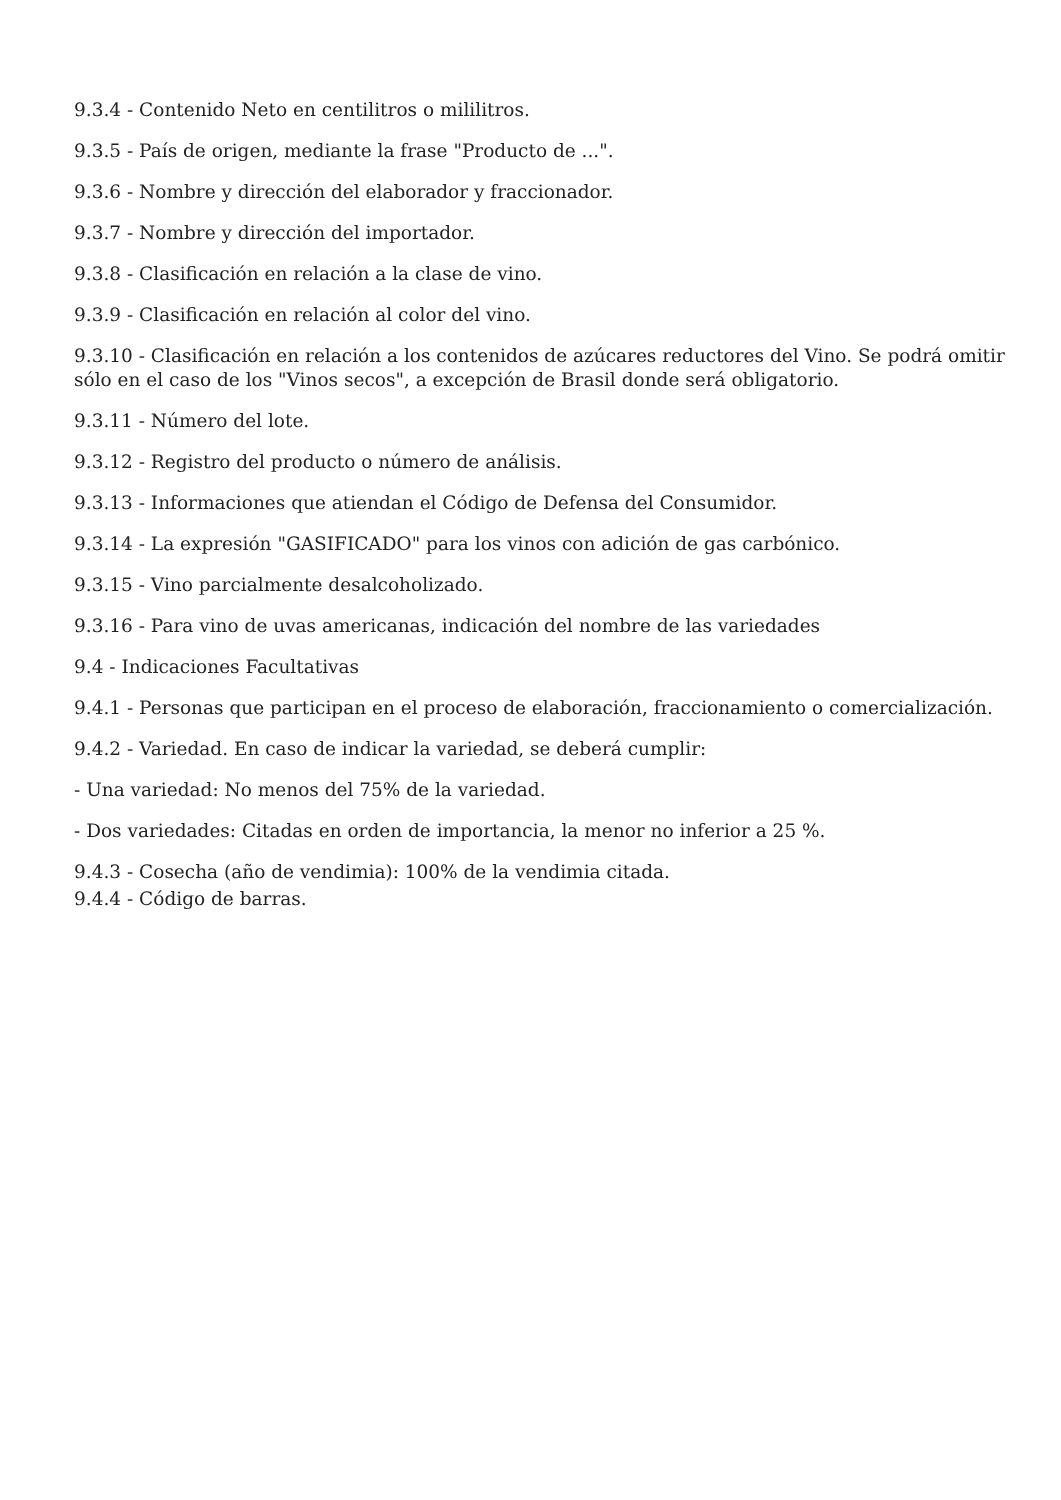9.3.4 - Contenido Neto en centilitros o mililitros.
9.3.5 - País de origen, mediante la frase "Producto de ...".
9.3.6 - Nombre y dirección del elaborador y fraccionador.
9.3.7 - Nombre y dirección del importador.
9.3.8 - Clasificación en relación a la clase de vino.
9.3.9 - Clasificación en relación al color del vino.
9.3.10 - Clasificación en relación a los contenidos de azúcares reductores del Vino. Se podrá omitir sólo en el caso de los "Vinos secos", a excepción de Brasil donde será obligatorio.
9.3.11 - Número del lote.
9.3.12 - Registro del producto o número de análisis.
9.3.13 - Informaciones que atiendan el Código de Defensa del Consumidor.
9.3.14 - La expresión "GASIFICADO" para los vinos con adición de gas carbónico.
9.3.15 - Vino parcialmente desalcoholizado.
9.3.16 - Para vino de uvas americanas, indicación del nombre de las variedades
9.4 - Indicaciones Facultativas
9.4.1 - Personas que participan en el proceso de elaboración, fraccionamiento o comercialización.
9.4.2 - Variedad. En caso de indicar la variedad, se deberá cumplir:
- Una variedad: No menos del 75% de la variedad.
- Dos variedades: Citadas en orden de importancia, la menor no inferior a 25 %.
9.4.3 - Cosecha (año de vendimia): 100% de la vendimia citada.
9.4.4 - Código de barras.